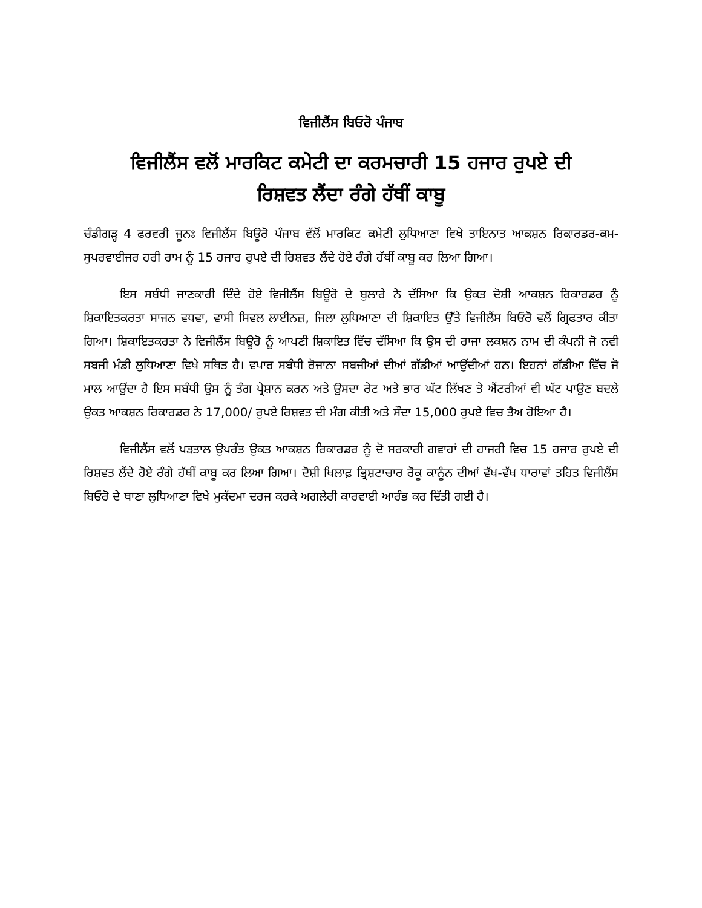ਵਿਜੀਲੈਂਸ ਬਿਓਰੋ ਪੰਜਾਬ
ਵਿਜੀਲੈਂਸ ਵਲੋਂ ਮਾਰਕਿਟ ਕਮੇਟੀ ਦਾ ਕਰਮਚਾਰੀ 15 ਹਜਾਰ ਰੁਪਏ ਦੀ
ਰਿਸ਼ਵਤ ਲੈਂਦਾ ਰੰਗੇ ਹੱਥੀਂ ਕਾਬੂ
ਚੰਡੀਗੜ੍ਹ 4 ਫਰਵਰੀ ਜੂਨਃ ਵਿਜੀਲੈਂਸ ਬਿਊਰੋ ਪੰਜਾਬ ਵੱਲੋਂ ਮਾਰਕਿਟ ਕਮੇਟੀ ਲੁਧਿਆਣਾ ਵਿਖੇ ਤਾਇਨਾਤ ਆਕਸ਼ਨ ਰਿਕਾਰਡਰ-ਕਮ-ਸੁਪਰਵਾਈਜਰ ਹਰੀ ਰਾਮ ਨੂੰ 15 ਹਜਾਰ ਰੁਪਏ ਦੀ ਰਿਸ਼ਵਤ ਲੈਂਦੇ ਹੋਏ ਰੰਗੇ ਹੱਥੀਂ ਕਾਬੂ ਕਰ ਲਿਆ ਗਿਆ।
ਇਸ ਸਬੰਧੀ ਜਾਣਕਾਰੀ ਦਿੰਦੇ ਹੋਏ ਵਿਜੀਲੈਂਸ ਬਿਊਰੋ ਦੇ ਬੁਲਾਰੇ ਨੇ ਦੱਸਿਆ ਕਿ ਉਕਤ ਦੋਸ਼ੀ ਆਕਸ਼ਨ ਰਿਕਾਰਡਰ ਨੂੰ ਸ਼ਿਕਾਇਤਕਰਤਾ ਸਾਜਨ ਵਧਵਾ, ਵਾਸੀ ਸਿਵਲ ਲਾਈਨਜ਼, ਜਿਲਾ ਲੁਧਿਆਣਾ ਦੀ ਸ਼ਿਕਾਇਤ ਉੱਤੇ ਵਿਜੀਲੈਂਸ ਬਿਓਰੋ ਵਲੋਂ ਗ੍ਰਿਫਤਾਰ ਕੀਤਾ ਗਿਆ। ਸ਼ਿਕਾਇਤਕਰਤਾ ਨੇ ਵਿਜੀਲੈਂਸ ਬਿਊਰੋ ਨੂੰ ਆਪਣੀ ਸ਼ਿਕਾਇਤ ਵਿੱਚ ਦੱਸਿਆ ਕਿ ਉਸ ਦੀ ਰਾਜਾ ਲਕਸ਼ਨ ਨਾਮ ਦੀ ਕੰਪਨੀ ਜੋ ਨਵੀ ਸਬਜੀ ਮੰਡੀ ਲੁਧਿਆਣਾ ਵਿਖੇ ਸਥਿਤ ਹੈ। ਵਪਾਰ ਸਬੰਧੀ ਰੋਜਾਨਾ ਸਬਜੀਆਂ ਦੀਆਂ ਗੱਡੀਆਂ ਆਉਂਦੀਆਂ ਹਨ। ਇਹਨਾਂ ਗੱਡੀਆ ਵਿੱਚ ਜੋ ਮਾਲ ਆਉਂਦਾ ਹੈ ਇਸ ਸਬੰਧੀ ਉਸ ਨੂੰ ਤੰਗ ਪ੍ਰੇਸ਼ਾਨ ਕਰਨ ਅਤੇ ਉਸਦਾ ਰੇਟ ਅਤੇ ਭਾਰ ਘੱਟ ਲਿੱਖਣ ਤੇ ਐਂਟਰੀਆਂ ਵੀ ਘੱਟ ਪਾਉਣ ਬਦਲੇ ਉਕਤ ਆਕਸ਼ਨ ਰਿਕਾਰਡਰ ਨੇ 17,000/ ਰੁਪਏ ਰਿਸ਼ਵਤ ਦੀ ਮੰਗ ਕੀਤੀ ਅਤੇ ਸੌਦਾ 15,000 ਰੁਪਏ ਵਿਚ ਤੈਅ ਹੋਇਆ ਹੈ।
ਵਿਜੀਲੈਂਸ ਵਲੋਂ ਪੜਤਾਲ ਉਪਰੰਤ ਉਕਤ ਆਕਸ਼ਨ ਰਿਕਾਰਡਰ ਨੂੰ ਦੋ ਸਰਕਾਰੀ ਗਵਾਹਾਂ ਦੀ ਹਾਜਰੀ ਵਿਚ 15 ਹਜਾਰ ਰੁਪਏ ਦੀ ਰਿਸ਼ਵਤ ਲੈਂਦੇ ਹੋਏ ਰੰਗੇ ਹੱਥੀਂ ਕਾਬੂ ਕਰ ਲਿਆ ਗਿਆ। ਦੋਸ਼ੀ ਖਿਲਾਫ਼ ਭ੍ਰਿਸ਼ਟਾਚਾਰ ਰੋਕੂ ਕਾਨੂੰਨ ਦੀਆਂ ਵੱਖ-ਵੱਖ ਧਾਰਾਵਾਂ ਤਹਿਤ ਵਿਜੀਲੈਂਸ ਬਿਓਰੋ ਦੇ ਥਾਣਾ ਲੁਧਿਆਣਾ ਵਿਖੇ ਮੁਕੱਦਮਾ ਦਰਜ ਕਰਕੇ ਅਗਲੇਰੀ ਕਾਰਵਾਈ ਆਰੰਭ ਕਰ ਦਿੱਤੀ ਗਈ ਹੈ।